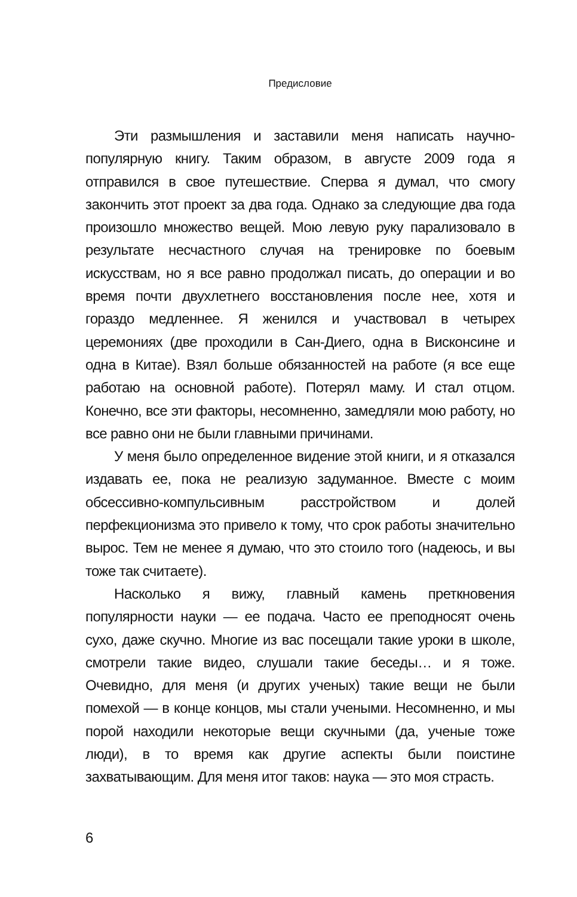Предисловие
Эти размышления и заставили меня написать научно-популярную книгу. Таким образом, в августе 2009 года я отправился в свое путешествие. Сперва я думал, что смогу закончить этот проект за два года. Однако за следующие два года произошло множество вещей. Мою левую руку парализовало в результате несчастного случая на тренировке по боевым искусствам, но я все равно продолжал писать, до операции и во время почти двухлетнего восстановления после нее, хотя и гораздо медленнее. Я женился и участвовал в четырех церемониях (две проходили в Сан-Диего, одна в Висконсине и одна в Китае). Взял больше обязанностей на работе (я все еще работаю на основной работе). Потерял маму. И стал отцом. Конечно, все эти факторы, несомненно, замедляли мою работу, но все равно они не были главными причинами.
У меня было определенное видение этой книги, и я отказался издавать ее, пока не реализую задуманное. Вместе с моим обсессивно-компульсивным расстройством и долей перфекционизма это привело к тому, что срок работы значительно вырос. Тем не менее я думаю, что это стоило того (надеюсь, и вы тоже так считаете).
Насколько я вижу, главный камень преткновения популярности науки — ее подача. Часто ее преподносят очень сухо, даже скучно. Многие из вас посещали такие уроки в школе, смотрели такие видео, слушали такие беседы… и я тоже. Очевидно, для меня (и других ученых) такие вещи не были помехой — в конце концов, мы стали учеными. Несомненно, и мы порой находили некоторые вещи скучными (да, ученые тоже люди), в то время как другие аспекты были поистине захватывающим. Для меня итог таков: наука — это моя страсть.
6